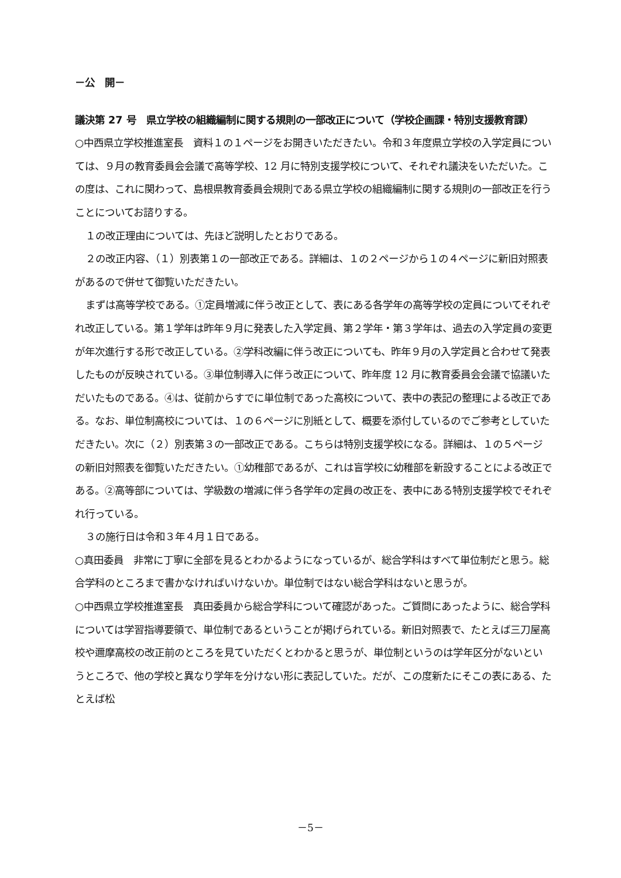－公　開－
議決第 27 号　県立学校の組織編制に関する規則の一部改正について（学校企画課・特別支援教育課）
○中西県立学校推進室長　資料１の１ページをお開きいただきたい。令和３年度県立学校の入学定員については、９月の教育委員会会議で高等学校、12 月に特別支援学校について、それぞれ議決をいただいた。この度は、これに関わって、島根県教育委員会規則である県立学校の組織編制に関する規則の一部改正を行うことについてお諮りする。
１の改正理由については、先ほど説明したとおりである。
２の改正内容、（１）別表第１の一部改正である。詳細は、１の２ページから１の４ページに新旧対照表があるので併せて御覧いただきたい。
まずは高等学校である。①定員増減に伴う改正として、表にある各学年の高等学校の定員についてそれぞれ改正している。第１学年は昨年９月に発表した入学定員、第２学年・第３学年は、過去の入学定員の変更が年次進行する形で改正している。②学科改編に伴う改正についても、昨年９月の入学定員と合わせて発表したものが反映されている。③単位制導入に伴う改正について、昨年度 12 月に教育委員会会議で協議いただいたものである。④は、従前からすでに単位制であった高校について、表中の表記の整理による改正である。なお、単位制高校については、１の６ページに別紙として、概要を添付しているのでご参考としていただきたい。次に（２）別表第３の一部改正である。こちらは特別支援学校になる。詳細は、１の５ページの新旧対照表を御覧いただきたい。①幼稚部であるが、これは盲学校に幼稚部を新設することによる改正である。②高等部については、学級数の増減に伴う各学年の定員の改正を、表中にある特別支援学校でそれぞれ行っている。
３の施行日は令和３年４月１日である。
○真田委員　非常に丁寧に全部を見るとわかるようになっているが、総合学科はすべて単位制だと思う。総合学科のところまで書かなければいけないか。単位制ではない総合学科はないと思うが。
○中西県立学校推進室長　真田委員から総合学科について確認があった。ご質問にあったように、総合学科については学習指導要領で、単位制であるということが掲げられている。新旧対照表で、たとえば三刀屋高校や邇摩高校の改正前のところを見ていただくとわかると思うが、単位制というのは学年区分がないというところで、他の学校と異なり学年を分けない形に表記していた。だが、この度新たにそこの表にある、たとえば松
－5－